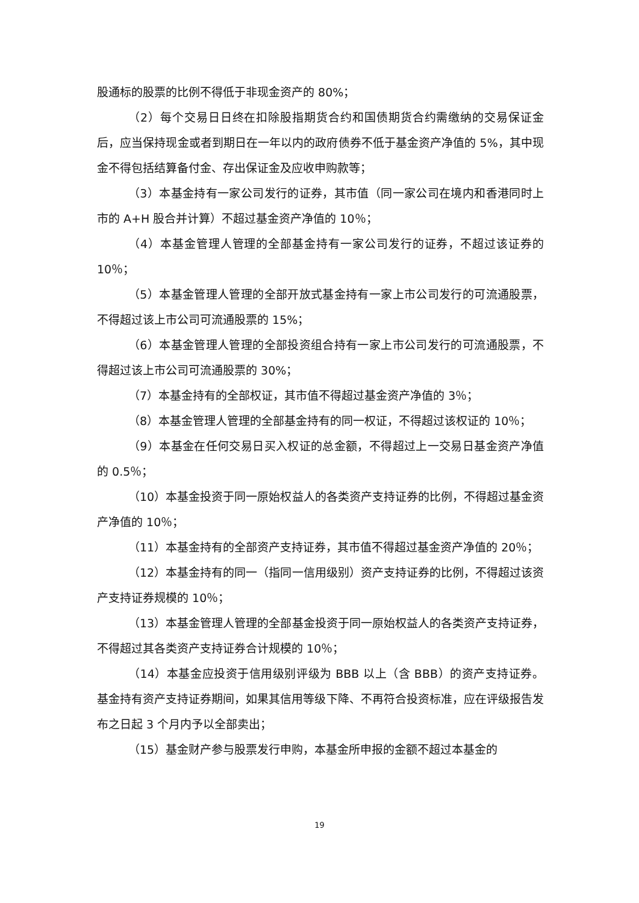股通标的股票的比例不得低于非现金资产的 80%；
（2）每个交易日日终在扣除股指期货合约和国债期货合约需缴纳的交易保证金后，应当保持现金或者到期日在一年以内的政府债券不低于基金资产净值的 5%，其中现金不得包括结算备付金、存出保证金及应收申购款等；
（3）本基金持有一家公司发行的证券，其市值（同一家公司在境内和香港同时上市的 A+H 股合并计算）不超过基金资产净值的 10％；
（4）本基金管理人管理的全部基金持有一家公司发行的证券，不超过该证券的 10％；
（5）本基金管理人管理的全部开放式基金持有一家上市公司发行的可流通股票，不得超过该上市公司可流通股票的 15%；
（6）本基金管理人管理的全部投资组合持有一家上市公司发行的可流通股票，不得超过该上市公司可流通股票的 30%；
（7）本基金持有的全部权证，其市值不得超过基金资产净值的 3％；
（8）本基金管理人管理的全部基金持有的同一权证，不得超过该权证的 10％；
（9）本基金在任何交易日买入权证的总金额，不得超过上一交易日基金资产净值的 0.5％；
（10）本基金投资于同一原始权益人的各类资产支持证券的比例，不得超过基金资产净值的 10％；
（11）本基金持有的全部资产支持证券，其市值不得超过基金资产净值的 20％；
（12）本基金持有的同一（指同一信用级别）资产支持证券的比例，不得超过该资产支持证券规模的 10％；
（13）本基金管理人管理的全部基金投资于同一原始权益人的各类资产支持证券，不得超过其各类资产支持证券合计规模的 10％；
（14）本基金应投资于信用级别评级为 BBB 以上（含 BBB）的资产支持证券。基金持有资产支持证券期间，如果其信用等级下降、不再符合投资标准，应在评级报告发布之日起 3 个月内予以全部卖出；
（15）基金财产参与股票发行申购，本基金所申报的金额不超过本基金的
19